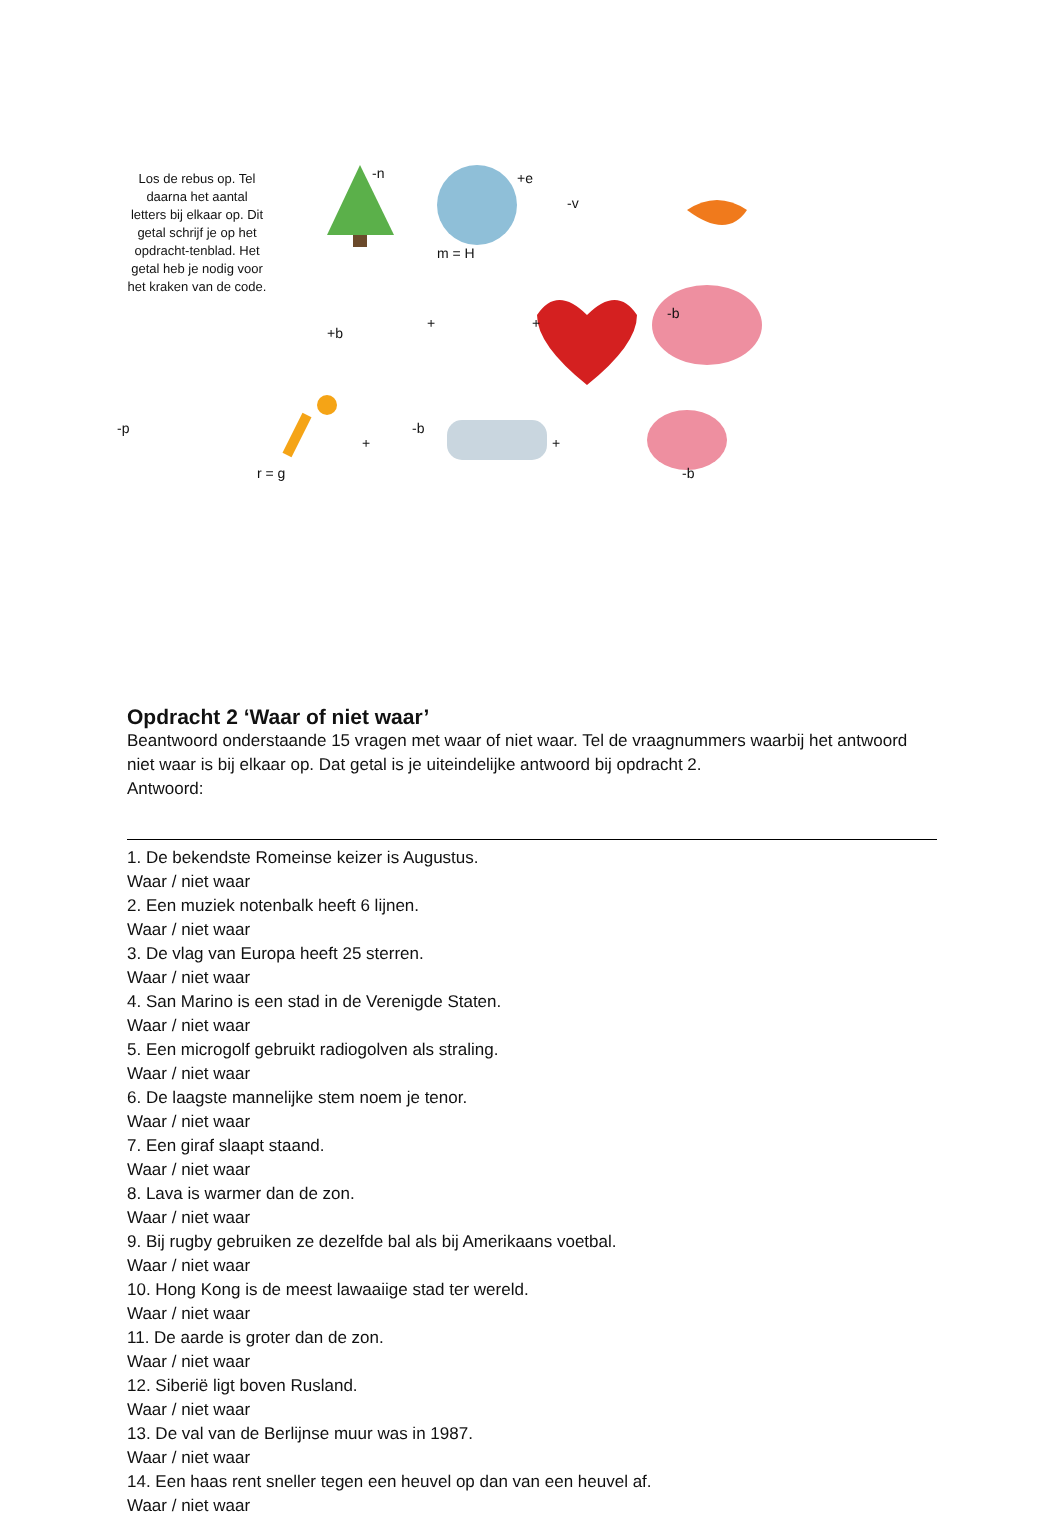Los de rebus op. Tel daarna het aantal letters bij elkaar op. Dit getal schrijf je op het opdracht-tenblad. Het getal heb je nodig voor het kraken van de code.
-n +e
m = H
-v
+b
+ +
-b
-p
r = g
+
-b
+
-b
Opdracht 2 ‘Waar of niet waar’
Beantwoord onderstaande 15 vragen met waar of niet waar. Tel de vraagnummers waarbij het antwoord niet waar is bij elkaar op. Dat getal is je uiteindelijke antwoord bij opdracht 2.
Antwoord:
1. De bekendste Romeinse keizer is Augustus.
Waar / niet waar
2. Een muziek notenbalk heeft 6 lijnen.
Waar / niet waar
3. De vlag van Europa heeft 25 sterren.
Waar / niet waar
4. San Marino is een stad in de Verenigde Staten.
Waar / niet waar
5. Een microgolf gebruikt radiogolven als straling.
Waar / niet waar
6. De laagste mannelijke stem noem je tenor.
Waar / niet waar
7. Een giraf slaapt staand.
Waar / niet waar
8. Lava is warmer dan de zon.
Waar / niet waar
9. Bij rugby gebruiken ze dezelfde bal als bij Amerikaans voetbal.
Waar / niet waar
10. Hong Kong is de meest lawaaiige stad ter wereld.
Waar / niet waar
11. De aarde is groter dan de zon.
Waar / niet waar
12. Siberië ligt boven Rusland.
Waar / niet waar
13. De val van de Berlijnse muur was in 1987.
Waar / niet waar
14. Een haas rent sneller tegen een heuvel op dan van een heuvel af.
Waar / niet waar